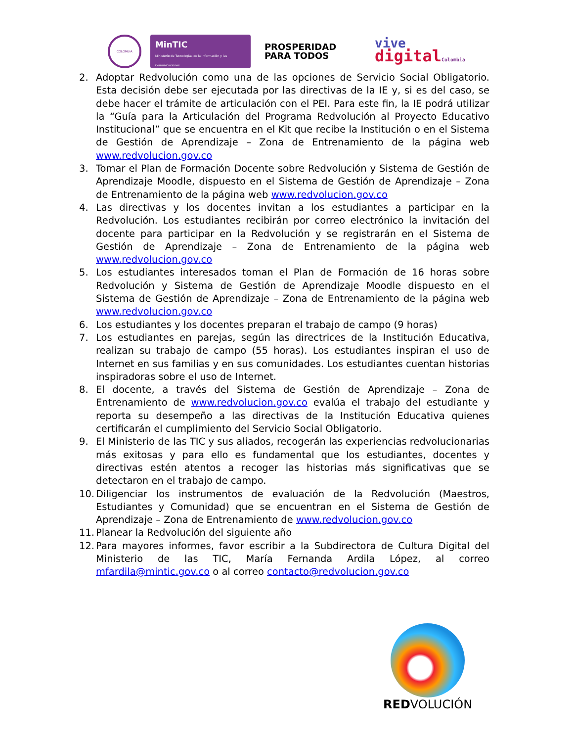COLOMBIA
MinTIC
Ministerio de Tecnologías de la Información y las Comunicaciones
PROSPERIDAD
PARA TODOS
vive
digital Colombia
2. Adoptar Redvolución como una de las opciones de Servicio Social Obligatorio. Esta decisión debe ser ejecutada por las directivas de la IE y, si es del caso, se debe hacer el trámite de articulación con el PEI. Para este fin, la IE podrá utilizar la “Guía para la Articulación del Programa Redvolución al Proyecto Educativo Institucional” que se encuentra en el Kit que recibe la Institución o en el Sistema de Gestión de Aprendizaje – Zona de Entrenamiento de la página web www.redvolucion.gov.co
3. Tomar el Plan de Formación Docente sobre Redvolución y Sistema de Gestión de Aprendizaje Moodle, dispuesto en el Sistema de Gestión de Aprendizaje – Zona de Entrenamiento de la página web www.redvolucion.gov.co
4. Las directivas y los docentes invitan a los estudiantes a participar en la Redvolución. Los estudiantes recibirán por correo electrónico la invitación del docente para participar en la Redvolución y se registrarán en el Sistema de Gestión de Aprendizaje – Zona de Entrenamiento de la página web www.redvolucion.gov.co
5. Los estudiantes interesados toman el Plan de Formación de 16 horas sobre Redvolución y Sistema de Gestión de Aprendizaje Moodle dispuesto en el Sistema de Gestión de Aprendizaje – Zona de Entrenamiento de la página web www.redvolucion.gov.co
6. Los estudiantes y los docentes preparan el trabajo de campo (9 horas)
7. Los estudiantes en parejas, según las directrices de la Institución Educativa, realizan su trabajo de campo (55 horas). Los estudiantes inspiran el uso de Internet en sus familias y en sus comunidades. Los estudiantes cuentan historias inspiradoras sobre el uso de Internet.
8. El docente, a través del Sistema de Gestión de Aprendizaje – Zona de Entrenamiento de www.redvolucion.gov.co evalúa el trabajo del estudiante y reporta su desempeño a las directivas de la Institución Educativa quienes certificarán el cumplimiento del Servicio Social Obligatorio.
9. El Ministerio de las TIC y sus aliados, recogerán las experiencias redvolucionarias más exitosas y para ello es fundamental que los estudiantes, docentes y directivas estén atentos a recoger las historias más significativas que se detectaron en el trabajo de campo.
10. Diligenciar los instrumentos de evaluación de la Redvolución (Maestros, Estudiantes y Comunidad) que se encuentran en el Sistema de Gestión de Aprendizaje – Zona de Entrenamiento de www.redvolucion.gov.co
11. Planear la Redvolución del siguiente año
12. Para mayores informes, favor escribir a la Subdirectora de Cultura Digital del Ministerio de las TIC, María Fernanda Ardila López, al correo mfardila@mintic.gov.co o al correo contacto@redvolucion.gov.co
REDVOLUCIÓN